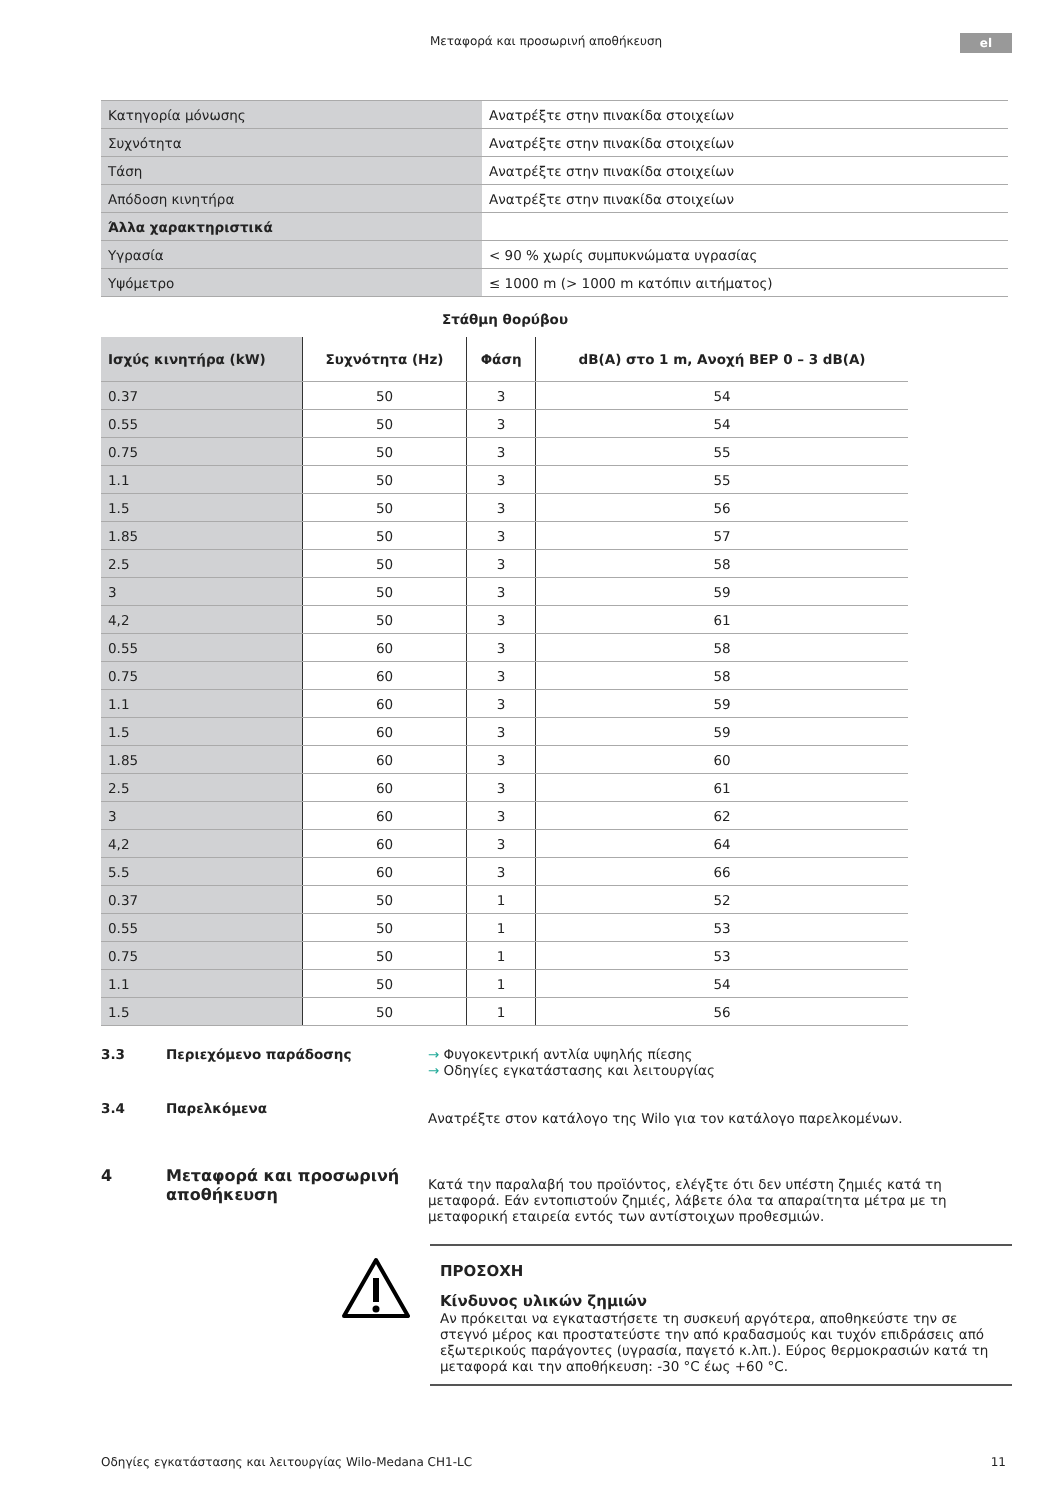Μεταφορά και προσωρινή αποθήκευση el
| Κατηγορία μόνωσης | Ανατρέξτε στην πινακίδα στοιχείων |
| Συχνότητα | Ανατρέξτε στην πινακίδα στοιχείων |
| Τάση | Ανατρέξτε στην πινακίδα στοιχείων |
| Απόδοση κινητήρα | Ανατρέξτε στην πινακίδα στοιχείων |
| Άλλα χαρακτηριστικά | |
| Υγρασία | < 90 % χωρίς συμπυκνώματα υγρασίας |
| Υψόμετρο | ≤ 1000 m (> 1000 m κατόπιν αιτήματος) |
Στάθμη θορύβου
| Ισχύς κινητήρα (kW) | Συχνότητα (Hz) | Φάση | dB(A) στο 1 m, Ανοχή BEP 0 – 3 dB(A) |
| --- | --- | --- | --- |
| 0.37 | 50 | 3 | 54 |
| 0.55 | 50 | 3 | 54 |
| 0.75 | 50 | 3 | 55 |
| 1.1 | 50 | 3 | 55 |
| 1.5 | 50 | 3 | 56 |
| 1.85 | 50 | 3 | 57 |
| 2.5 | 50 | 3 | 58 |
| 3 | 50 | 3 | 59 |
| 4,2 | 50 | 3 | 61 |
| 0.55 | 60 | 3 | 58 |
| 0.75 | 60 | 3 | 58 |
| 1.1 | 60 | 3 | 59 |
| 1.5 | 60 | 3 | 59 |
| 1.85 | 60 | 3 | 60 |
| 2.5 | 60 | 3 | 61 |
| 3 | 60 | 3 | 62 |
| 4,2 | 60 | 3 | 64 |
| 5.5 | 60 | 3 | 66 |
| 0.37 | 50 | 1 | 52 |
| 0.55 | 50 | 1 | 53 |
| 0.75 | 50 | 1 | 53 |
| 1.1 | 50 | 1 | 54 |
| 1.5 | 50 | 1 | 56 |
3.3 Περιεχόμενο παράδοσης → Φυγοκεντρική αντλία υψηλής πίεσης
→ Οδηγίες εγκατάστασης και λειτουργίας
3.4 Παρελκόμενα
Ανατρέξτε στον κατάλογο της Wilo για τον κατάλογο παρελκομένων.
4 Μεταφορά και προσωρινή αποθήκευση
Κατά την παραλαβή του προϊόντος, ελέγξτε ότι δεν υπέστη ζημιές κατά τη μεταφορά. Εάν εντοπιστούν ζημιές, λάβετε όλα τα απαραίτητα μέτρα με τη μεταφορική εταιρεία εντός των αντίστοιχων προθεσμιών.
ΠΡΟΣΟΧΗ
Κίνδυνος υλικών ζημιών
Αν πρόκειται να εγκαταστήσετε τη συσκευή αργότερα, αποθηκεύστε την σε στεγνό μέρος και προστατεύστε την από κραδασμούς και τυχόν επιδράσεις από εξωτερικούς παράγοντες (υγρασία, παγετό κ.λπ.). Εύρος θερμοκρασιών κατά τη μεταφορά και την αποθήκευση: -30 °C έως +60 °C.
Οδηγίες εγκατάστασης και λειτουργίας Wilo-Medana CH1-LC 11